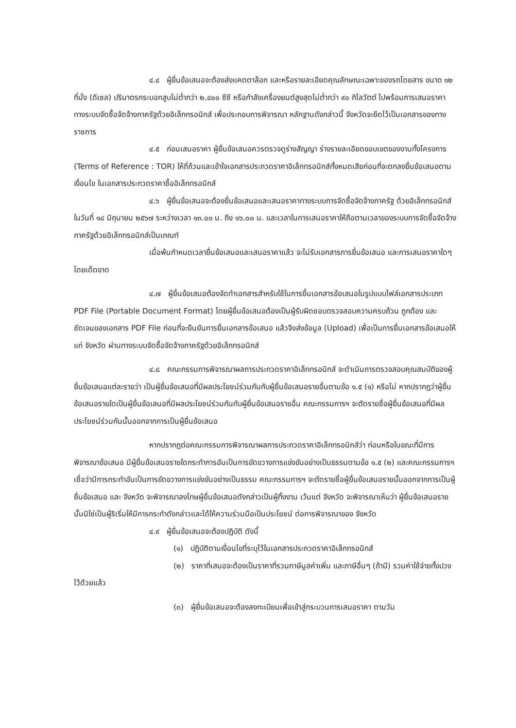๔.๔ ผู้ยื่นข้อเสนอจะต้องส่งแคตตาล็อก และหรือรายละเอียดคุณลักษณะเฉพาะของรถโดยสาร ขนาด ๑๒ ที่นั่ง (ดีเซล) ปริมาตรกระบอกสูบไม่ต่ำกว่า ๒,๔๐๐ ซีซี หรือกำลังเครื่องยนต์สูงสุดไม่ต่ำกว่า ๙๐ กิโลวัตต์ ไปพร้อมการเสนอราคาทางระบบจัดซื้อจัดจ้างภาครัฐด้วยอิเล็กทรอนิกส์ เพื่อประกอบการพิจารณา หลักฐานดังกล่าวนี้ จังหวัดจะยึดไว้เป็นเอกสารของทางราชการ
๔.๕ ก่อนเสนอราคา ผู้ยื่นข้อเสนอควรตรวจดูร่างสัญญา ร่างรายละเอียดขอบเขตของงานทั้งโครงการ (Terms of Reference : TOR) ให้ถี่ถ้วนและเข้าใจเอกสารประกวดราคาอิเล็กทรอนิกส์ทั้งหมดเสียก่อนที่จะตกลงยื่นข้อเสนอตามเงื่อนไข ในเอกสารประกวดราคาซื้ออิเล็กทรอนิกส์
๔.๖ ผู้ยื่นข้อเสนอจะต้องยื่นข้อเสนอและเสนอราคาทางระบบการจัดซื้อจัดจ้างภาครัฐ ด้วยอิเล็กทรอนิกส์ในวันที่ ๑๘ มิถุนายน ๒๕๖๗ ระหว่างเวลา ๑๓.๐๐ น. ถึง ๑๖.๐๐ น. และเวลาในการเสนอราคาให้ถือตามเวลาของระบบการจัดซื้อจัดจ้างภาครัฐด้วยอิเล็กทรอนิกส์เป็นเกณฑ์
เมื่อพ้นกำหนดเวลายื่นข้อเสนอและเสนอราคาแล้ว จะไม่รับเอกสารการยื่นข้อเสนอ และการเสนอราคาใดๆ โดยเด็ดขาด
๔.๗ ผู้ยื่นข้อเสนอต้องจัดทำเอกสารสำหรับใช้ในการยื่นเอกสารข้อเสนอในรูปแบบไฟล์เอกสารประเภท PDF File (Portable Document Format) โดยผู้ยื่นข้อเสนอต้องเป็นผู้รับผิดชอบตรวจสอบความครบถ้วน ถูกต้อง และชัดเจนของเอกสาร PDF File ก่อนที่จะยืนยันการยื่นเอกสารข้อเสนอ แล้วจึงส่งข้อมูล (Upload) เพื่อเป็นการยื่นเอกสารข้อเสนอให้แก่ จังหวัด ผ่านทางระบบจัดซื้อจัดจ้างภาครัฐด้วยอิเล็กทรอนิกส์
๔.๘ คณะกรรมการพิจารณาผลการประกวดราคาอิเล็กทรอนิกส์ จะดำเนินการตรวจสอบคุณสมบัติของผู้ยื่นข้อเสนอแต่ละรายว่า เป็นผู้ยื่นข้อเสนอที่มีผลประโยชน์ร่วมกันกับผู้ยื่นข้อเสนอรายอื่นตามข้อ ๑.๕ (๑) หรือไม่ หากปรากฏว่าผู้ยื่นข้อเสนอรายใดเป็นผู้ยื่นข้อเสนอที่มีผลประโยชน์ร่วมกันกับผู้ยื่นข้อเสนอรายอื่น คณะกรรมการฯ จะตัดรายชื่อผู้ยื่นข้อเสนอที่มีผลประโยชน์ร่วมกันนั้นออกจากการเป็นผู้ยื่นข้อเสนอ
หากปรากฏต่อคณะกรรมการพิจารณาผลการประกวดราคาอิเล็กทรอนิกส์ว่า ก่อนหรือในขณะที่มีการพิจารณาข้อเสนอ มีผู้ยื่นข้อเสนอรายใดกระทำการอันเป็นการขัดขวางการแข่งขันอย่างเป็นธรรมตามข้อ ๑.๕ (๒) และคณะกรรมการฯ เชื่อว่ามีการกระทำอันเป็นการขัดขวางการแข่งขันอย่างเป็นธรรม คณะกรรมการฯ จะตัดรายชื่อผู้ยื่นข้อเสนอรายนั้นออกจากการเป็นผู้ยื่นข้อเสนอ และ จังหวัด จะพิจารณาลงโทษผู้ยื่นข้อเสนอดังกล่าวเป็นผู้ทิ้งงาน เว้นแต่ จังหวัด จะพิจารณาเห็นว่า ผู้ยื่นข้อเสนอรายนั้นมิใช่เป็นผู้ริเริ่มให้มีการกระทำดังกล่าวและได้ให้ความร่วมมือเป็นประโยชน์ ต่อการพิจารณาของ จังหวัด
๔.๙ ผู้ยื่นข้อเสนอจะต้องปฏิบัติ ดังนี้
(๑) ปฏิบัติตามเงื่อนไขที่ระบุไว้ในเอกสารประกวดราคาอิเล็กทรอนิกส์
(๒) ราคาที่เสนอจะต้องเป็นราคาที่รวมภาษีมูลค่าเพิ่ม และภาษีอื่นๆ (ถ้ามี) รวมค่าใช้จ่ายทั้งปวงไว้ด้วยแล้ว
(๓) ผู้ยื่นข้อเสนอจะต้องลงทะเบียนเพื่อเข้าสู่กระบวนการเสนอราคา ตามวัน